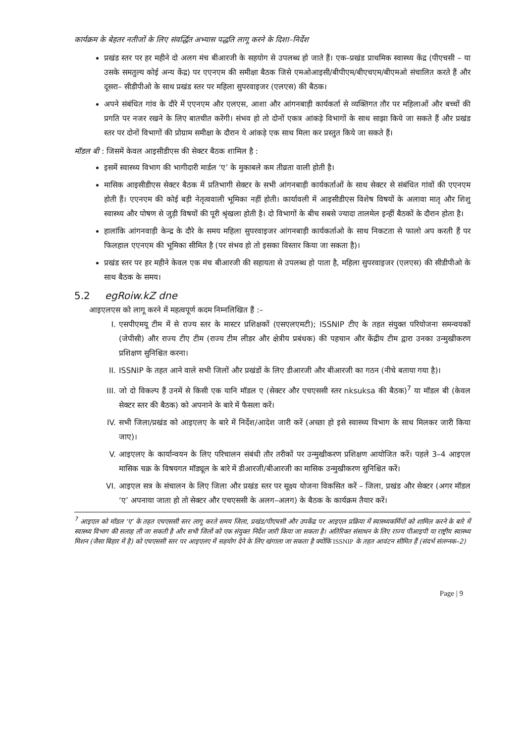कार्यक्रम के बेहतर नतीजों के लिए संवर्द्धित अभ्यास पद्धति लागू करने के दिशा–निर्देश
प्रखंड स्तर पर हर महीने दो अलग मंच बीआरजी के सहयोग से उपलब्ध हो जाते हैं। एक–प्रखंड प्राथमिक स्वास्थ्य केंद्र (पीएचसी – या उसके समतुल्य कोई अन्य केंद्र) पर एएनएम की समीक्षा बैठक जिसे एमओआइसी/बीपीएम/बीएचएम/बीएमओ संचालित करते हैं और दूसरा– सीडीपीओ के साथ प्रखंड स्तर पर महिला सुपरवाइजर (एलएस) की बैठक।
अपने संबंधित गांव के दौरे में एएनएम और एलएस, आशा और आंगनबाड़ी कार्यकर्ता से व्यक्तिगत तौर पर महिलाओं और बच्चों की प्रगति पर नजर रखने के लिए बातचीत करेंगी। संभव हो तो दोनों एकत्र आंकड़े विभागों के साथ साझा किये जा सकते हैं और प्रखंड स्तर पर दोनों विभागों की प्रोग्राम समीक्षा के दौरान ये आंकड़े एक साथ मिला कर प्रस्तुत किये जा सकते हैं।
मॉडल बी : जिसमें केवल आइसीडीएस की सेक्टर बैठक शामिल है :
इसमें स्वास्थ्य विभाग की भागीदारी मार्डल ‘ए’ के मुकाबले कम तीव्रता वाली होती है।
मासिक आइसीडीएस सेक्टर बैठक में प्रतिभागी सेक्टर के सभी आंगनबाड़ी कार्यकर्ताओं के साथ सेक्टर से संबंधित गांवों की एएनएम होती हैं। एएनएम की कोई बड़ी नेतृत्ववाली भूमिका नहीं होती। कार्यावली में आइसीडीएस विशेष विषयों के अलावा मातृ और शिशु स्वास्थ्य और पोषण से जुड़ी विषयों की पूरी श्रृंखला होती है। दो विभागों के बीच सबसे ज्यादा तालमेल इन्हीं बैठकों के दौरान होता है।
हालांकि आंगनवाड़ी केन्द्र के दौरे के समय महिला सुपरवाइजर आंगनबाड़ी कार्यकर्ताओ के साथ निकटता से फालो अप करती हैं पर फिलहाल एएनएम की भूमिका सीमित है (पर संभव हो तो इसका विस्तार किया जा सकता है)।
प्रखंड स्तर पर हर महीने केवल एक मंच बीआरजी की सहायता से उपलब्ध हो पाता है, महिला सुपरवाइजर (एलएस) की सीडीपीओ के साथ बैठक के समय।
5.2 egRoiw.kZ dne
आइएलएस को लागू करने में महत्वपूर्ण कदम निम्नलिखित हैं :–
I. एसपीएमयू टीम में से राज्य स्तर के मास्टर प्रशिक्षकों (एसएलएमटी); ISSNIP टीए के तहत संयुक्त परियोजना समन्वयकों (जेपीसी) और राज्य टीए टीम (राज्य टीम लीडर और क्षेत्रीय प्रबंधक) की पहचान और केंद्रीय टीम द्वारा उनका उन्मुखीकरण प्रशिक्षण सुनिश्चित करना।
II. ISSNIP के तहत आने वाले सभी जिलों और प्रखंडों के लिए डीआरजी और बीआरजी का गठन (नीचे बताया गया है)।
III. जो दो विकल्प हैं उनमें से किसी एक यानि मॉडल ए (सेक्टर और एचएससी स्तर nksuksa की बैठक)<sup>7</sup> या मॉडल बी (केवल सेक्टर स्तर की बैठक) को अपनाने के बारे में फैसला करें।
IV. सभी जिला/प्रखंड को आइएलए के बारे में निर्देश/आदेश जारी करें (अच्छा हो इसे स्वास्थ्य विभाग के साथ मिलकर जारी किया जाए)।
V. आइएलए के कार्यान्वयन के लिए परिचालन संबंधी तौर तरीकों पर उन्मुखीकरण प्रशिक्षण आयोजित करें। पहले 3–4 आइएल मासिक चक्र के विषयगत मॉड्यूल के बारे में डीआरजी/बीआरजी का मासिक उन्मुखीकरण सुनिश्चित करें।
VI. आइएल सत्र के संचालन के लिए जिला और प्रखंड स्तर पर सूक्ष्य योजना विकसित करें – जिला, प्रखंड और सेक्टर (अगर मॉडल ‘ए’ अपनाया जाता हो तो सेक्टर और एचएससी के अलग–अलग) के बैठक के कार्यक्रम तैयार करें।
<sup>7</sup> आइएल को मॉडल ‘ए’ के तहत एचएससी स्तर लागू करते समय जिला, प्रखंड/पीएचसी और उपकेंद्र पर आइएल प्रक्रिया में स्वास्थ्यकर्मियों को शामिल करने के बारे में स्वास्थ्य विभाग की सलाह ली जा सकती है और सभी जिलों को एक संयुक्त निर्देश जारी किया जा सकता है। अतिरिक्त संसाधन के लिए राज्य पीआइपी या राष्ट्रीय स्वास्थ्य मिशन (जैसा बिहार में है) को एचएससी स्तर पर आइएलए में सहयोग देने के लिए खंगाला जा सकता है क्योंकि ISSNIP के तहत आवंटन सीमित हैं (संदर्भ संलग्नक–2)
Page | 9